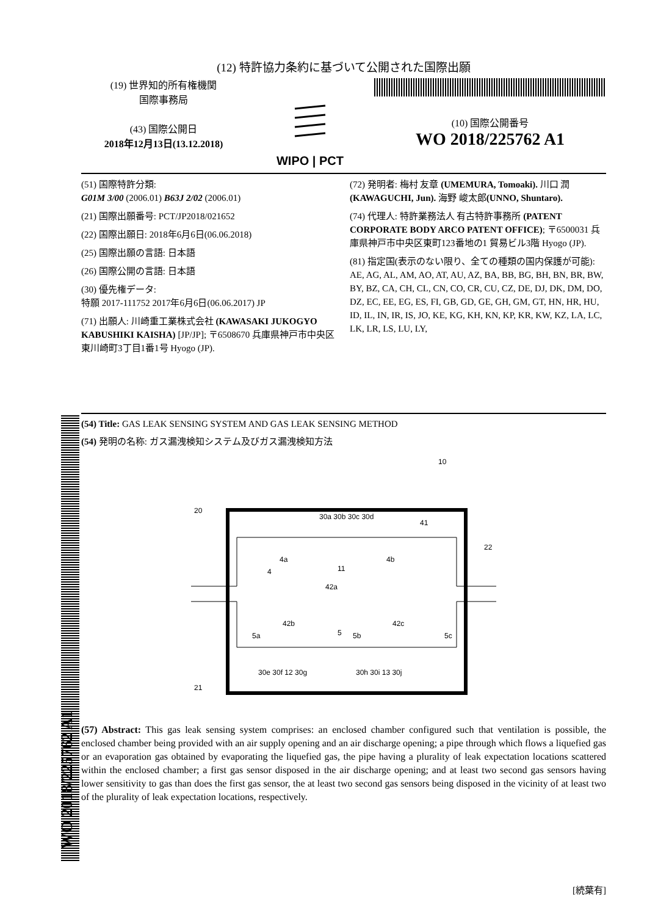(12) 特許協力条約に基づいて公開された国際出願
(19) 世界知的所有権機関
国際事務局
(43) 国際公開日
2018年12月13日(13.12.2018)
WIPO | PCT
(10) 国際公開番号
WO 2018/225762 A1
(51) 国際特許分類:
G01M 3/00 (2006.01) B63J 2/02 (2006.01)
(21) 国際出願番号: PCT/JP2018/021652
(22) 国際出願日: 2018年6月6日(06.06.2018)
(25) 国際出願の言語: 日本語
(26) 国際公開の言語: 日本語
(30) 優先権データ:
特願 2017-111752 2017年6月6日(06.06.2017) JP
(71) 出願人: 川崎重工業株式会社 (KAWASAKI JUKOGYO KABUSHIKI KAISHA) [JP/JP]; 〒6508670 兵庫県神戸市中央区東川崎町3丁目1番1号 Hyogo (JP).
(72) 発明者: 梅村 友章 (UMEMURA, Tomoaki). 川口 潤 (KAWAGUCHI, Jun). 海野 峻太郎(UNNO, Shuntaro).
(74) 代理人: 特許業務法人 有古特許事務所 (PATENT CORPORATE BODY ARCO PATENT OFFICE); 〒6500031 兵庫県神戸市中央区東町123番地の1 貿易ビル3階 Hyogo (JP).
(81) 指定国(表示のない限り、全ての種類の国内保護が可能): AE, AG, AL, AM, AO, AT, AU, AZ, BA, BB, BG, BH, BN, BR, BW, BY, BZ, CA, CH, CL, CN, CO, CR, CU, CZ, DE, DJ, DK, DM, DO, DZ, EC, EE, EG, ES, FI, GB, GD, GE, GH, GM, GT, HN, HR, HU, ID, IL, IN, IR, IS, JO, KE, KG, KH, KN, KP, KR, KW, KZ, LA, LC, LK, LR, LS, LU, LY,
(54) Title: GAS LEAK SENSING SYSTEM AND GAS LEAK SENSING METHOD
(54) 発明の名称: ガス漏洩検知システム及びガス漏洩検知方法
10
20
30a 30b 30c 30d
41
22
4a
4
11
4b
42a
42b
42c
5a
5
5b
5c
30e 30f 12 30g
30h 30i 13 30j
21
(57) Abstract: This gas leak sensing system comprises: an enclosed chamber configured such that ventilation is possible, the enclosed chamber being provided with an air supply opening and an air discharge opening; a pipe through which flows a liquefied gas or an evaporation gas obtained by evaporating the liquefied gas, the pipe having a plurality of leak expectation locations scattered within the enclosed chamber; a first gas sensor disposed in the air discharge opening; and at least two second gas sensors having lower sensitivity to gas than does the first gas sensor, the at least two second gas sensors being disposed in the vicinity of at least two of the plurality of leak expectation locations, respectively.
[続葉有]
WO 2018/225762 A1